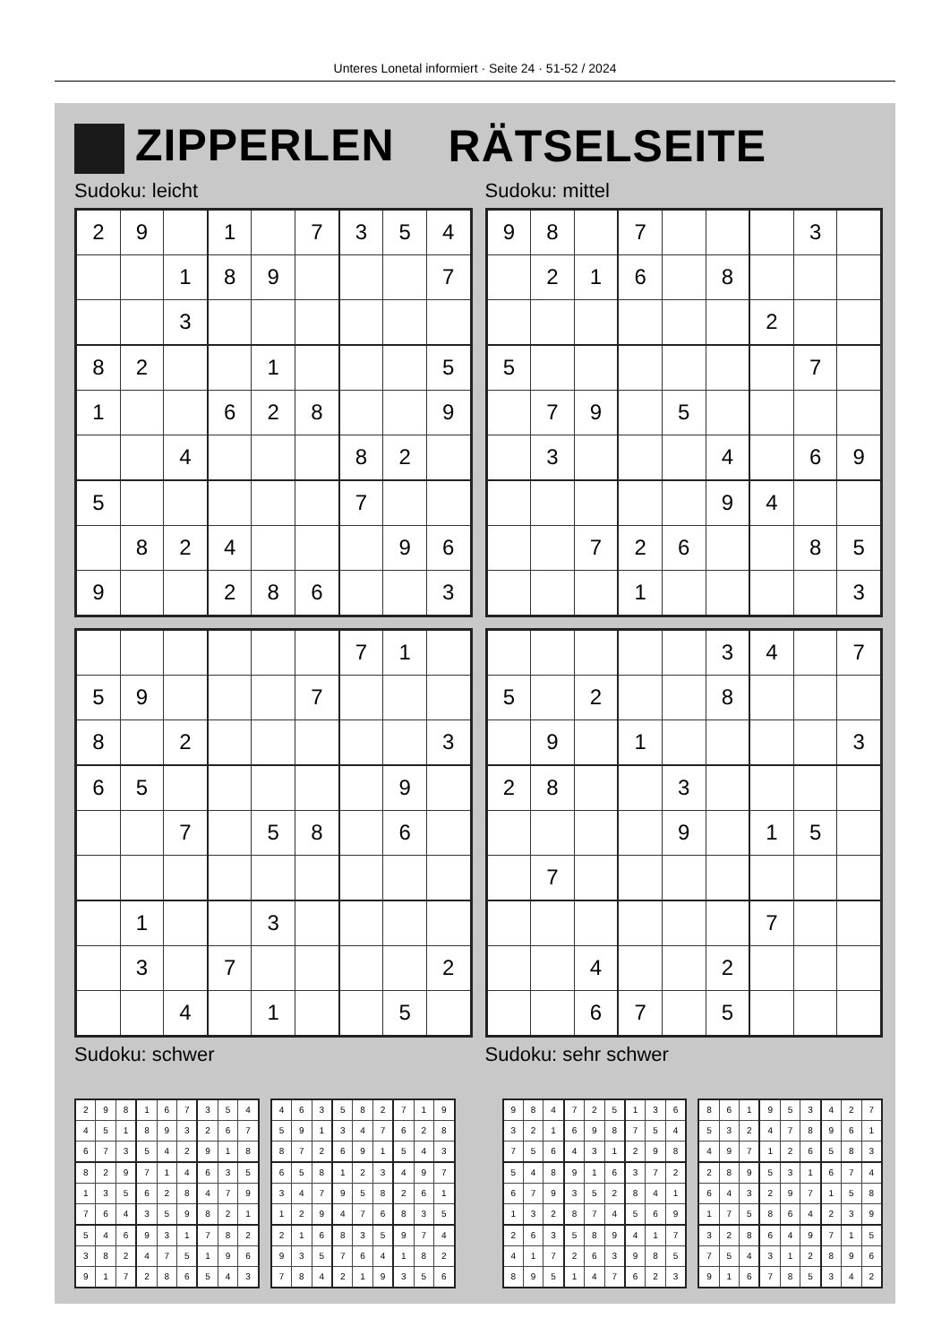Unteres Lonetal informiert · Seite 24 · 51-52 / 2024
ZIPPERLEN RÄTSELSEITE
Sudoku: leicht Sudoku: mittel
| 2 | 9 | | 1 | | 7 | 3 | 5 | 4 |
| | | 1 | 8 | 9 | | | | 7 |
| | | 3 | | | | | | |
| 8 | 2 | | | 1 | | | | 5 |
| 1 | | | 6 | 2 | 8 | | | 9 |
| | | 4 | | | | 8 | 2 | |
| 5 | | | | | | 7 | | |
| | 8 | 2 | 4 | | | | 9 | 6 |
| 9 | | | 2 | 8 | 6 | | | 3 |
| 9 | 8 | | 7 | | | | 3 | |
| | 2 | 1 | 6 | | 8 | | | |
| | | | | | | 2 | | |
| 5 | | | | | | | 7 | |
| | 7 | 9 | | 5 | | | | |
| | 3 | | | | 4 | | 6 | 9 |
| | | | | | 9 | 4 | | |
| | | 7 | 2 | 6 | | | 8 | 5 |
| | | | 1 | | | | | 3 |
| | | | | | | 7 | 1 | |
| 5 | 9 | | | | 7 | | | |
| 8 | | 2 | | | | | | 3 |
| 6 | 5 | | | | | | 9 | |
| | | 7 | | 5 | 8 | | 6 | |
| | 1 | | | 3 | | | | |
| | 3 | | 7 | | | | | 2 |
| | | 4 | | 1 | | | 5 | |
| | | | | | 3 | 4 | | 7 |
| 5 | | 2 | | | 8 | | | |
| | 9 | | 1 | | | | | 3 |
| 2 | 8 | | | 3 | | | | |
| | | | | 9 | | 1 | 5 | |
| | 7 | | | | | | | |
| | | | | | | 7 | | |
| | | 4 | | | 2 | | | |
| | | 6 | 7 | | 5 | | | |
Sudoku: schwer Sudoku: sehr schwer
| 2 | 9 | 8 | 1 | 6 | 7 | 3 | 5 | 4 |
| 4 | 5 | 1 | 8 | 9 | 3 | 2 | 6 | 7 |
| 6 | 7 | 3 | 5 | 4 | 2 | 9 | 1 | 8 |
| 8 | 2 | 9 | 7 | 1 | 4 | 6 | 3 | 5 |
| 1 | 3 | 5 | 6 | 2 | 8 | 4 | 7 | 9 |
| 7 | 6 | 4 | 3 | 5 | 9 | 8 | 2 | 1 |
| 5 | 4 | 6 | 9 | 3 | 1 | 7 | 8 | 2 |
| 3 | 8 | 2 | 4 | 7 | 5 | 1 | 9 | 6 |
| 9 | 1 | 7 | 2 | 8 | 6 | 5 | 4 | 3 |
| 4 | 6 | 3 | 5 | 8 | 2 | 7 | 1 | 9 |
| 5 | 9 | 1 | 3 | 4 | 7 | 6 | 2 | 8 |
| 8 | 7 | 2 | 6 | 9 | 1 | 5 | 4 | 3 |
| 6 | 5 | 8 | 1 | 2 | 3 | 4 | 9 | 7 |
| 3 | 4 | 7 | 9 | 5 | 8 | 2 | 6 | 1 |
| 1 | 2 | 9 | 4 | 7 | 6 | 8 | 3 | 5 |
| 2 | 1 | 6 | 8 | 3 | 5 | 9 | 7 | 4 |
| 9 | 3 | 5 | 7 | 6 | 4 | 1 | 8 | 2 |
| 7 | 8 | 4 | 2 | 1 | 9 | 3 | 5 | 6 |
| 9 | 8 | 4 | 7 | 2 | 5 | 1 | 3 | 6 |
| 3 | 2 | 1 | 6 | 9 | 8 | 7 | 5 | 4 |
| 7 | 5 | 6 | 4 | 3 | 1 | 2 | 9 | 8 |
| 5 | 4 | 8 | 9 | 1 | 6 | 3 | 7 | 2 |
| 6 | 7 | 9 | 3 | 5 | 2 | 8 | 4 | 1 |
| 1 | 3 | 2 | 8 | 7 | 4 | 5 | 6 | 9 |
| 2 | 6 | 3 | 5 | 8 | 9 | 4 | 1 | 7 |
| 4 | 1 | 7 | 2 | 6 | 3 | 9 | 8 | 5 |
| 8 | 9 | 5 | 1 | 4 | 7 | 6 | 2 | 3 |
| 8 | 6 | 1 | 9 | 5 | 3 | 4 | 2 | 7 |
| 5 | 3 | 2 | 4 | 7 | 8 | 9 | 6 | 1 |
| 4 | 9 | 7 | 1 | 2 | 6 | 5 | 8 | 3 |
| 2 | 8 | 9 | 5 | 3 | 1 | 6 | 7 | 4 |
| 6 | 4 | 3 | 2 | 9 | 7 | 1 | 5 | 8 |
| 1 | 7 | 5 | 8 | 6 | 4 | 2 | 3 | 9 |
| 3 | 2 | 8 | 6 | 4 | 9 | 7 | 1 | 5 |
| 7 | 5 | 4 | 3 | 1 | 2 | 8 | 9 | 6 |
| 9 | 1 | 6 | 7 | 8 | 5 | 3 | 4 | 2 |